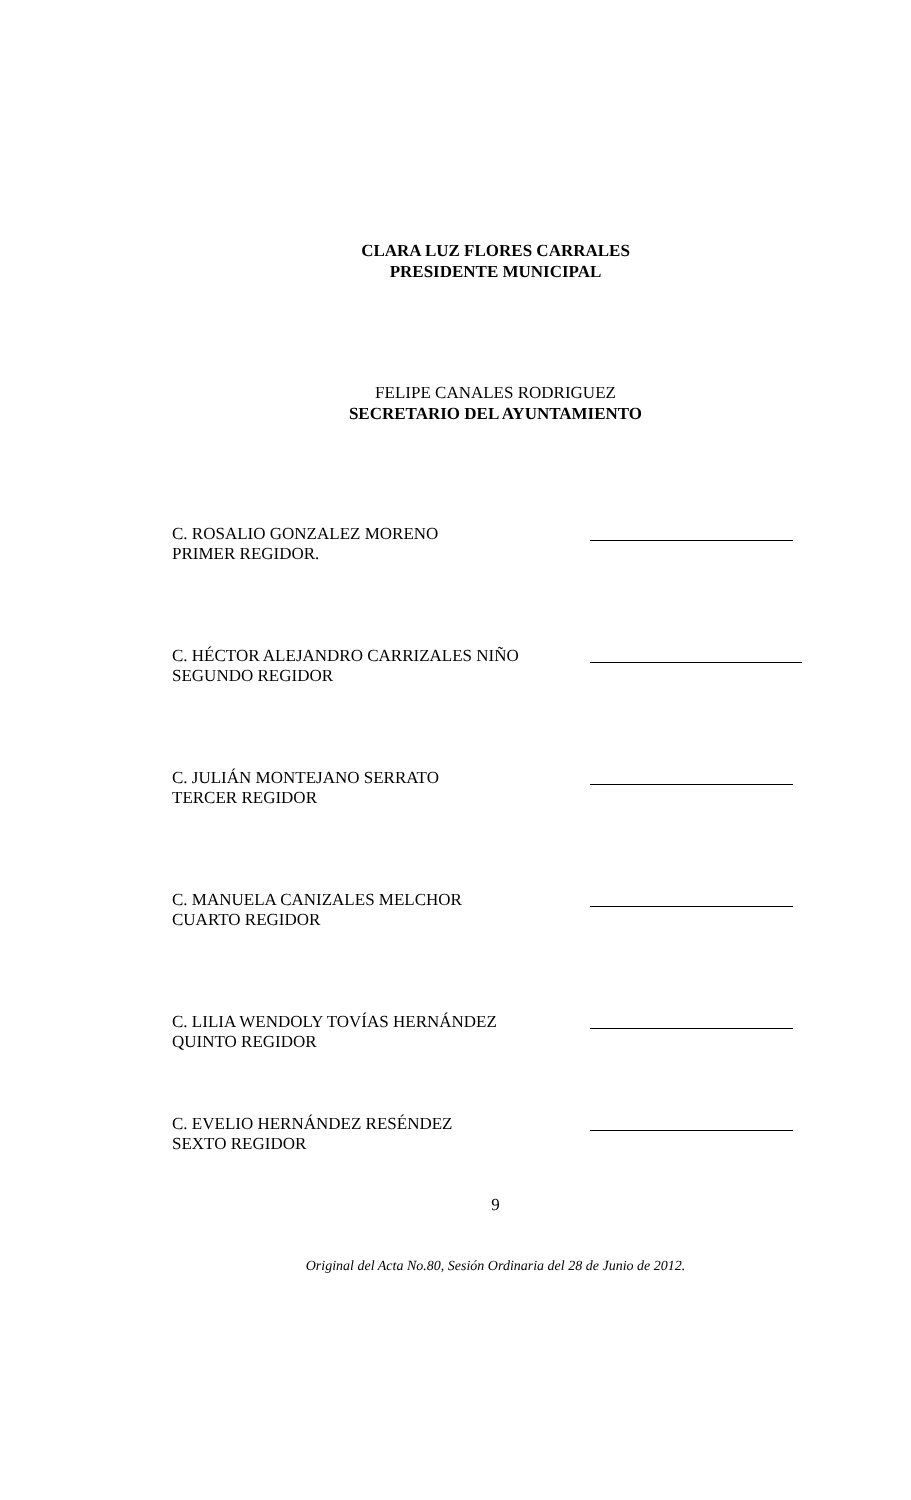CLARA LUZ FLORES CARRALES
PRESIDENTE MUNICIPAL
FELIPE CANALES RODRIGUEZ
SECRETARIO DEL AYUNTAMIENTO
C. ROSALIO GONZALEZ MORENO
PRIMER REGIDOR.
C. HÉCTOR ALEJANDRO CARRIZALES NIÑO
SEGUNDO REGIDOR
C. JULIÁN MONTEJANO SERRATO
TERCER REGIDOR
C. MANUELA CANIZALES MELCHOR
CUARTO REGIDOR
C. LILIA WENDOLY TOVÍAS HERNÁNDEZ
QUINTO REGIDOR
C. EVELIO HERNÁNDEZ RESÉNDEZ
SEXTO REGIDOR
9
Original del Acta No.80, Sesión Ordinaria del 28 de Junio de 2012.